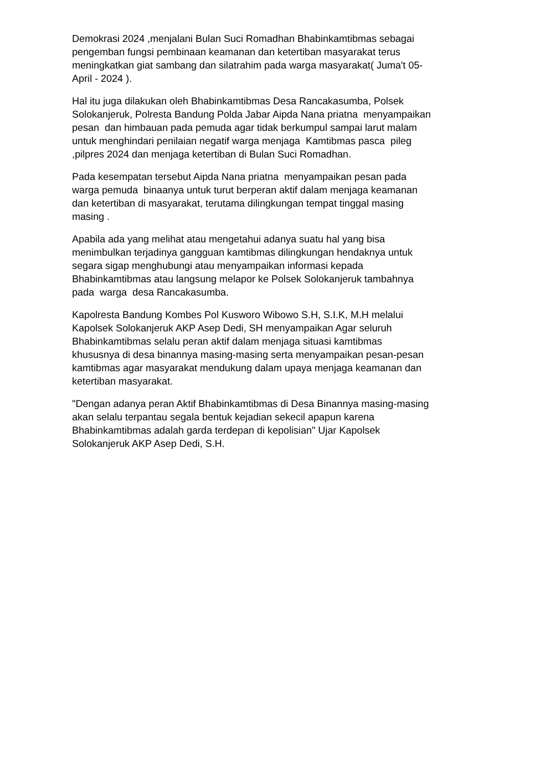Demokrasi 2024 ,menjalani Bulan Suci Romadhan Bhabinkamtibmas sebagai
pengemban fungsi pembinaan keamanan dan ketertiban masyarakat terus
meningkatkan giat sambang dan silatrahim pada warga masyarakat( Juma't 05-
April - 2024 ).
Hal itu juga dilakukan oleh Bhabinkamtibmas Desa Rancakasumba, Polsek
Solokanjeruk, Polresta Bandung Polda Jabar Aipda Nana priatna menyampaikan
pesan dan himbauan pada pemuda agar tidak berkumpul sampai larut malam
untuk menghindari penilaian negatif warga menjaga Kamtibmas pasca pileg
,pilpres 2024 dan menjaga ketertiban di Bulan Suci Romadhan.
Pada kesempatan tersebut Aipda Nana priatna menyampaikan pesan pada
warga pemuda binaanya untuk turut berperan aktif dalam menjaga keamanan
dan ketertiban di masyarakat, terutama dilingkungan tempat tinggal masing
masing .
Apabila ada yang melihat atau mengetahui adanya suatu hal yang bisa
menimbulkan terjadinya gangguan kamtibmas dilingkungan hendaknya untuk
segara sigap menghubungi atau menyampaikan informasi kepada
Bhabinkamtibmas atau langsung melapor ke Polsek Solokanjeruk tambahnya
pada warga desa Rancakasumba.
Kapolresta Bandung Kombes Pol Kusworo Wibowo S.H, S.I.K, M.H melalui
Kapolsek Solokanjeruk AKP Asep Dedi, SH menyampaikan Agar seluruh
Bhabinkamtibmas selalu peran aktif dalam menjaga situasi kamtibmas
khususnya di desa binannya masing-masing serta menyampaikan pesan-pesan
kamtibmas agar masyarakat mendukung dalam upaya menjaga keamanan dan
ketertiban masyarakat.
"Dengan adanya peran Aktif Bhabinkamtibmas di Desa Binannya masing-masing
akan selalu terpantau segala bentuk kejadian sekecil apapun karena
Bhabinkamtibmas adalah garda terdepan di kepolisian" Ujar Kapolsek
Solokanjeruk AKP Asep Dedi, S.H.